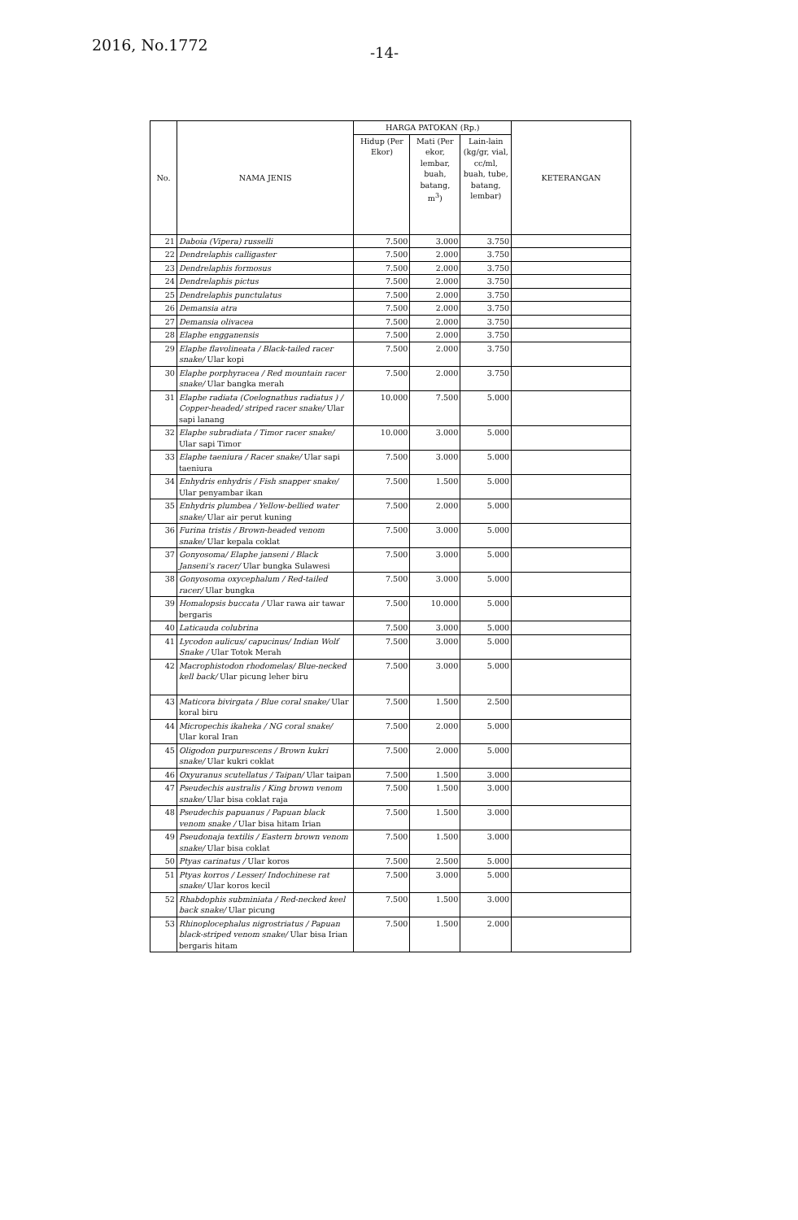2016, No.1772 -14-
| No. | NAMA JENIS | HARGA PATOKAN (Rp.) | | | KETERANGAN |
| --- | --- | --- | --- | --- | --- |
| | | Hidup (Per Ekor) | Mati (Per ekor, lembar, buah, batang, m<sup>3</sup>) | Lain-lain (kg/gr, vial, cc/ml, buah, tube, batang, lembar) | |
| 21 | Daboia (Vipera) russelli | 7.500 | 3.000 | 3.750 | |
| 22 | Dendrelaphis calligaster | 7.500 | 2.000 | 3.750 | |
| 23 | Dendrelaphis formosus | 7.500 | 2.000 | 3.750 | |
| 24 | Dendrelaphis pictus | 7.500 | 2.000 | 3.750 | |
| 25 | Dendrelaphis punctulatus | 7.500 | 2.000 | 3.750 | |
| 26 | Demansia atra | 7.500 | 2.000 | 3.750 | |
| 27 | Demansia olivacea | 7.500 | 2.000 | 3.750 | |
| 28 | Elaphe engganensis | 7.500 | 2.000 | 3.750 | |
| 29 | Elaphe flavolineata / Black-tailed racer snake/ Ular kopi | 7.500 | 2.000 | 3.750 | |
| 30 | Elaphe porphyracea / Red mountain racer snake/ Ular bangka merah | 7.500 | 2.000 | 3.750 | |
| 31 | Elaphe radiata (Coelognathus radiatus ) / Copper-headed/ striped racer snake/ Ular sapi lanang | 10.000 | 7.500 | 5.000 | |
| 32 | Elaphe subradiata / Timor racer snake/ Ular sapi Timor | 10.000 | 3.000 | 5.000 | |
| 33 | Elaphe taeniura / Racer snake/ Ular sapi taeniura | 7.500 | 3.000 | 5.000 | |
| 34 | Enhydris enhydris / Fish snapper snake/ Ular penyambar ikan | 7.500 | 1.500 | 5.000 | |
| 35 | Enhydris plumbea / Yellow-bellied water snake/ Ular air perut kuning | 7.500 | 2.000 | 5.000 | |
| 36 | Furina tristis / Brown-headed venom snake/ Ular kepala coklat | 7.500 | 3.000 | 5.000 | |
| 37 | Gonyosoma/ Elaphe janseni / Black Janseni's racer/ Ular bungka Sulawesi | 7.500 | 3.000 | 5.000 | |
| 38 | Gonyosoma oxycephalum / Red-tailed racer/ Ular bungka | 7.500 | 3.000 | 5.000 | |
| 39 | Homalopsis buccata / Ular rawa air tawar bergaris | 7.500 | 10.000 | 5.000 | |
| 40 | Laticauda colubrina | 7.500 | 3.000 | 5.000 | |
| 41 | Lycodon aulicus/ capucinus/ Indian Wolf Snake / Ular Totok Merah | 7.500 | 3.000 | 5.000 | |
| 42 | Macrophistodon rhodomelas/ Blue-necked kell back/ Ular picung leher biru | 7.500 | 3.000 | 5.000 | |
| 43 | Maticora bivirgata / Blue coral snake/ Ular koral biru | 7.500 | 1.500 | 2.500 | |
| 44 | Micropechis ikaheka / NG coral snake/ Ular koral Iran | 7.500 | 2.000 | 5.000 | |
| 45 | Oligodon purpurescens / Brown kukri snake/ Ular kukri coklat | 7.500 | 2.000 | 5.000 | |
| 46 | Oxyuranus scutellatus / Taipan/ Ular taipan | 7.500 | 1.500 | 3.000 | |
| 47 | Pseudechis australis / King brown venom snake/ Ular bisa coklat raja | 7.500 | 1.500 | 3.000 | |
| 48 | Pseudechis papuanus / Papuan black venom snake / Ular bisa hitam Irian | 7.500 | 1.500 | 3.000 | |
| 49 | Pseudonaja textilis / Eastern brown venom snake/ Ular bisa coklat | 7.500 | 1.500 | 3.000 | |
| 50 | Ptyas carinatus / Ular koros | 7.500 | 2.500 | 5.000 | |
| 51 | Ptyas korros / Lesser/ Indochinese rat snake/ Ular koros kecil | 7.500 | 3.000 | 5.000 | |
| 52 | Rhabdophis subminiata / Red-necked keel back snake/ Ular picung | 7.500 | 1.500 | 3.000 | |
| 53 | Rhinoplocephalus nigrostriatus / Papuan black-striped venom snake/ Ular bisa Irian bergaris hitam | 7.500 | 1.500 | 2.000 | |